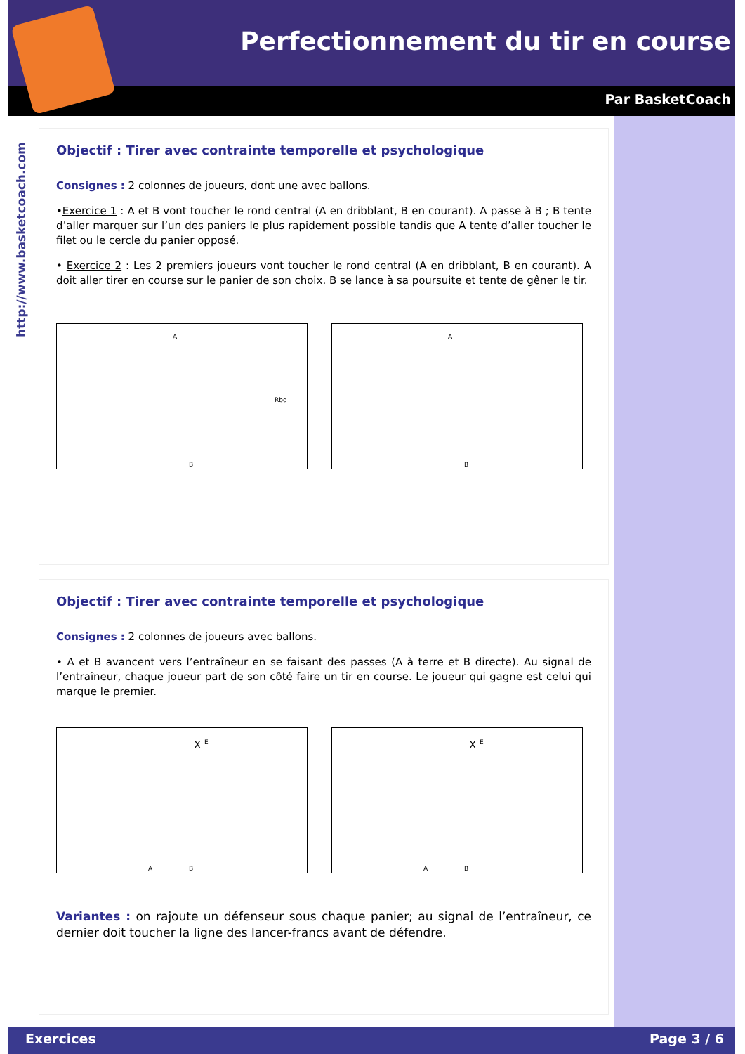Perfectionnement du tir en course
Par BasketCoach
http://www.basketcoach.com
Objectif : Tirer avec contrainte temporelle et psychologique
Consignes : 2 colonnes de joueurs, dont une avec ballons.
•Exercice 1 : A et B vont toucher le rond central (A en dribblant, B en courant). A passe à B ; B tente d’aller marquer sur l’un des paniers le plus rapidement possible tandis que A tente d’aller toucher le filet ou le cercle du panier opposé.
• Exercice 2 : Les 2 premiers joueurs vont toucher le rond central (A en dribblant, B en courant). A doit aller tirer en course sur le panier de son choix. B se lance à sa poursuite et tente de gêner le tir.
A
Rbd
B
A
B
Objectif : Tirer avec contrainte temporelle et psychologique
Consignes : 2 colonnes de joueurs avec ballons.
• A et B avancent vers l’entraîneur en se faisant des passes (A à terre et B directe). Au signal de l’entraîneur, chaque joueur part de son côté faire un tir en course. Le joueur qui gagne est celui qui marque le premier.
X <sup>E</sup>
A B
X <sup>E</sup>
A B
Variantes : on rajoute un défenseur sous chaque panier; au signal de l’entraîneur, ce dernier doit toucher la ligne des lancer-francs avant de défendre.
Exercices Page 3 / 6